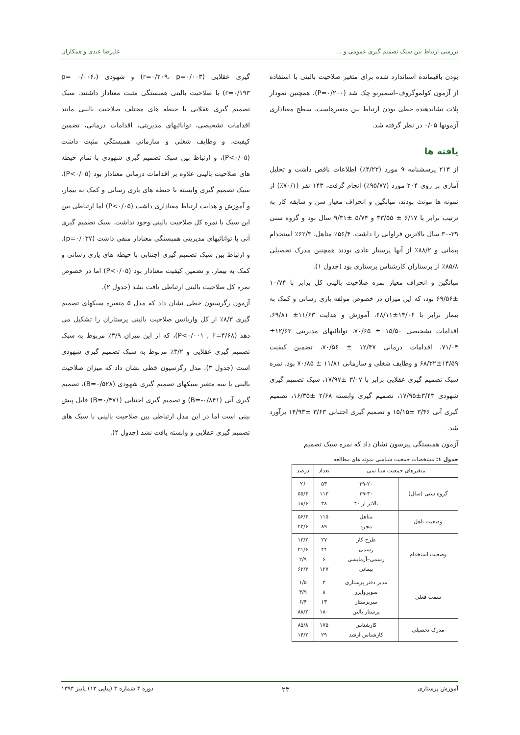بررسی ارتباط بین سبک تصمیم گیری عمومی و ... علیرضا عبدی و همکاران
بودن باقیمانده استاندارد شده برای متغیر صلاحیت بالینی با استفاده از آزمون کولموگروف–اسمیرنو چک شد (P=۰/۲۰۰)، همچنین نمودار پلات نشاندهنده خطی بودن ارتباط بین متغیرهاست. سطح معناداری آزمونها ۰/۰۵ در نظر گرفته شد.
یافته ها
از ۲۱۳ پرسشنامه ۹ مورد (۴/۲۳٪) اطلاعات ناقص داشت و تحلیل آماری بر روی ۲۰۴ مورد (۹۵/۷۷٪) انجام گرفت، ۱۴۳ نفر (۷۰/۱٪) از نمونه ها مونث بودند، میانگین و انحراف معیار سن و سابقه کار به ترتیب برابر با ۶/۱۷ ± ۳۳/۵۵ و ۵/۷۴ ±۹/۳۱ سال بود و گروه سنی ۳۹-۳۰ سال بالاترین فراوانی را داشت. ۵۶/۴٪ متاهل، ۶۲/۳٪ استخدام پیمانی و ۸۸/۲٪ از آنها پرستار عادی بودند همچنین مدرک تحصیلی ۸۵/۸٪ از پرستاران کارشناس پرستاری بود (جدول ۱).
میانگین و انحراف معیار نمره صلاحیت بالینی کل برابر با ۱۰/۷۴ ±۶۹/۵۶ بود، که این میزان در خصوص مولفه یاری رسانی و کمک به بیمار برابر با ۱۴/۰۶±۶۸/۱۱، آموزش و هدایت ۱۱/۶۳± ۶۹/۸۱، اقدامات تشخیصی ۱۵/۵۰ ± ۷۰/۶۵، توانائیهای مدیریتی ۱۲/۶۳± ۷۱/۰۴، اقدامات درمانی ۱۲/۴۷ ± ۷۰/۵۶، تضمین کیفیت ۱۴/۵۹±۶۸/۳۲ و وظایف شغلی و سازمانی ۱۱/۸۱ ± ۷۰/۸۵ بود. نمره سبک تصمیم گیری عقلایی برابر با ۳/۰۷ ±۱۷/۹۷، سبک تصمیم گیری شهودی ۳/۴۳±۱۷/۹۵، تصمیم گیری وابسته ۲/۶۸ ±۱۶/۳۵، تصمیم گیری آنی ۳/۴۶ ±۱۵/۱۵ و تصمیم گیری اجتنابی ۳/۶۳ ±۱۴/۹۳ برآورد شد.
آزمون همبستگی پیرسون نشان داد که نمره سبک تصمیم
جدول ۱: مشخصات جمعیت شناسی نمونه های مطالعه
| متغیرهای جمعیت شنا سی | | تعداد | درصد |
| --- | --- | --- | --- |
| گروه سنی (سال) | ۲۹-۲۰ ۳۹-۳۰ بالاتر از ۴۰ | ۵۳ ۱۱۳ ۳۸ | ۲۶ ۵۵/۴ ۱۸/۶ |
| وضعیت تاهل | متاهل مجرد | ۱۱۵ ۸۹ | ۵۶/۴ ۴۳/۶ |
| وضعیت استخدام | طرح کار رسمی رسمی–آزمایشی پیمانی | ۲۷ ۴۴ ۶ ۱۲۷ | ۱۳/۲ ۲۱/۶ ۲/۹ ۶۲/۳ |
| سمت فعلی | مدیر دفتر پرستاری سوپروایزر سرپرستار پرستار بالین | ۳ ۸ ۱۳ ۱۸۰ | ۱/۵ ۳/۹ ۶/۴ ۸۸/۲ |
| مدرک تحصیلی | کارشناس کارشناس ارشد | ۱۷۵ ۲۹ | ۸۵/۸ ۱۴/۲ |
گیری عقلایی (r=۰/۲۰۹، p=۰/۰۰۳) و شهودی (p= ۰/۰۰۶، r=۰/۱۹۳) با صلاحیت بالینی همبستگی مثبت معنادار داشتند. سبک تصمیم گیری عقلایی با حیطه های مختلف صلاحیت بالینی مانند اقدامات تشخیصی، توانائیهای مدیریتی، اقدامات درمانی، تضمین کیفیت، و وظایف شغلی و سازمانی همبستگی مثبت داشت (P<۰/۰۵)، و ارتباط بین سبک تصمیم گیری شهودی با تمام حیطه های صلاحیت بالینی علاوه بر اقدامات درمانی معنادار بود (P<۰/۰۵). سبک تصمیم گیری وابسته با حیطه های یاری رسانی و کمک به بیمار، و آموزش و هدایت ارتباط معناداری داشت (P<۰/۰۵) اما ارتباطی بین این سبک با نمره کل صلاحیت بالینی وجود نداشت. سبک تصمیم گیری آنی با توانائیهای مدیریتی همبستگی معنادار منفی داشت (p=۰/۰۳۷). و ارتباط بین سبک تصمیم گیری اجتنابی با حیطه های یاری رسانی و کمک به بیمار، و تضمین کیفیت معنادار بود (P<۰/۰۵) اما در خصوص نمره کل صلاحیت بالینی ارتباطی یافت نشد (جدول ۲).
آزمون رگرسیون خطی نشان داد که مدل ۵ متغیره سبکهای تصمیم گیری ۸/۳٪ از کل واریانس صلاحیت بالینی پرستاران را تشکیل می دهد (P<۰/۰۰۱ , F=۴/۶۸)، که از این میزان ۳/۹٪ مربوط به سبک تصمیم گیری عقلایی و ۳/۲٪ مربوط به سبک تصمیم گیری شهودی است (جدول ۳). مدل رگرسیون خطی نشان داد که میزان صلاحیت بالینی با سه متغیر سبکهای تصمیم گیری شهودی (B=۰/۵۲۸)، تصمیم گیری آنی (B=-۰/۸۴۱) و تصمیم گیری اجتنابی (B=۰/۴۷۱) قابل پیش بینی است اما در این مدل ارتباطی بین صلاحیت بالینی با سبک های تصمیم گیری عقلایی و وابسته یافت نشد (جدول ۴).
آموزش پرستاری ۲۳ دوره ۴ شماره ۳ (پیاپی ۱۳) پاییز ۱۳۹۴